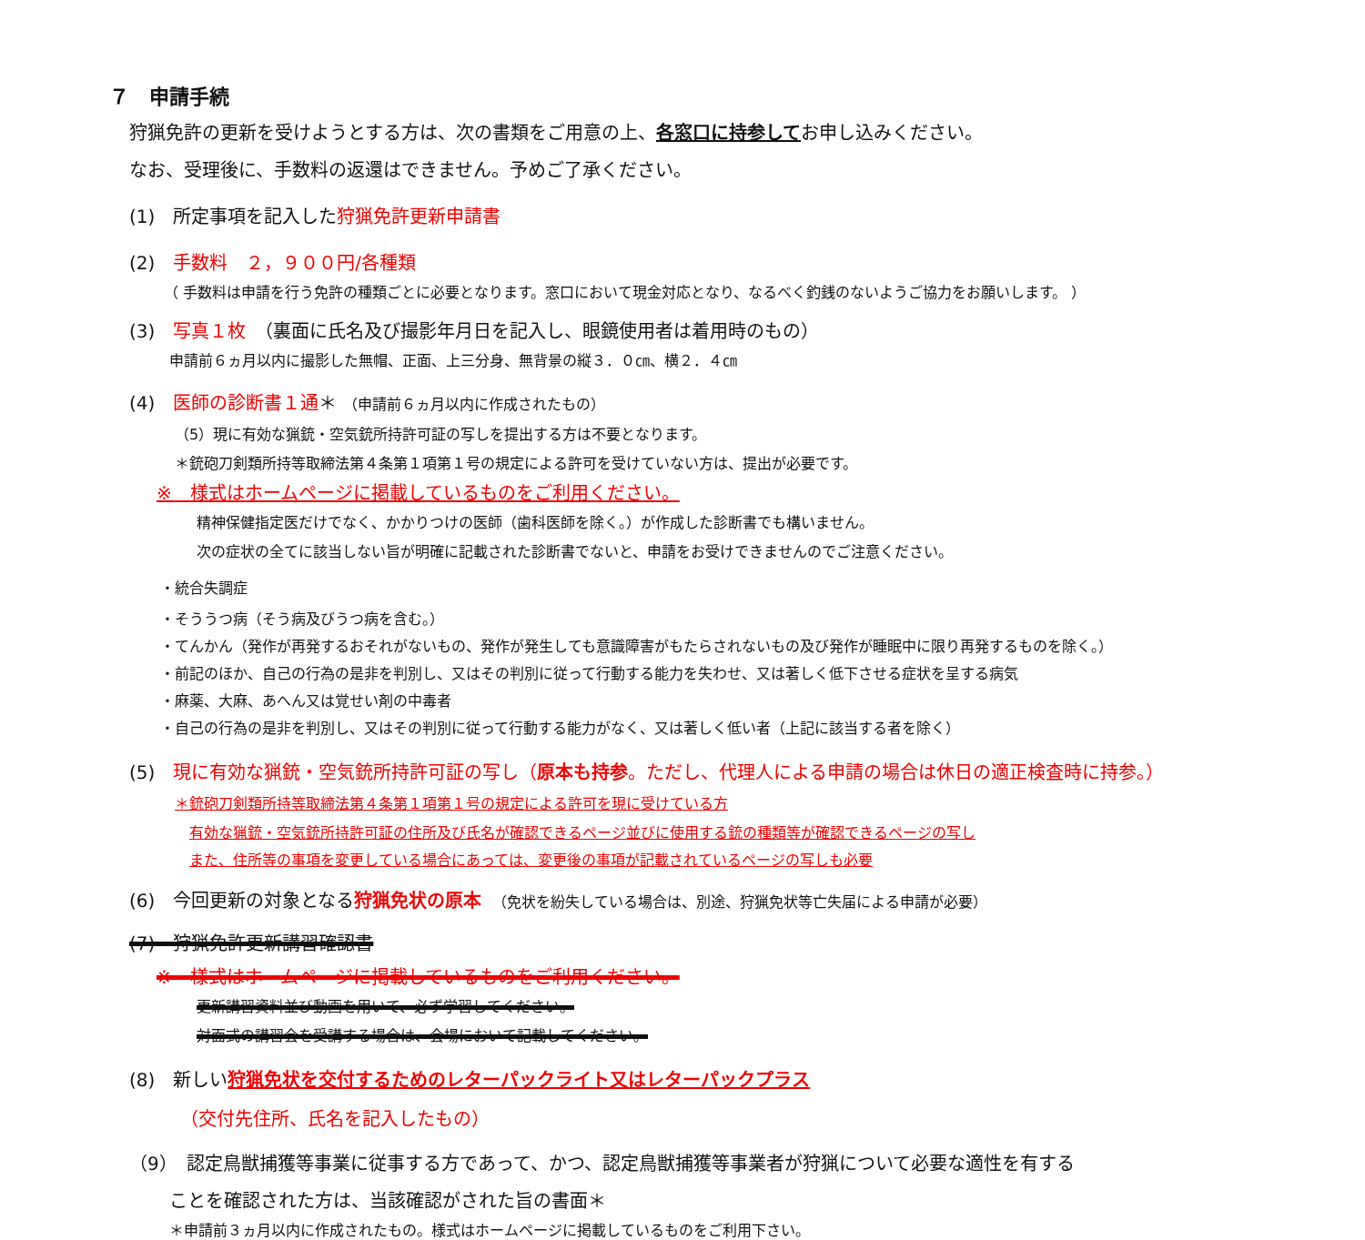７　申請手続
狩猟免許の更新を受けようとする方は、次の書類をご用意の上、各窓口に持参してお申し込みください。
なお、受理後に、手数料の返還はできません。予めご了承ください。
(1)　所定事項を記入した狩猟免許更新申請書
(2)　手数料　２，９００円/各種類
（ 手数料は申請を行う免許の種類ごとに必要となります。窓口において現金対応となり、なるべく釣銭のないようご協力をお願いします。 ）
(3)　写真１枚　（裏面に氏名及び撮影年月日を記入し、眼鏡使用者は着用時のもの）
申請前６ヵ月以内に撮影した無帽、正面、上三分身、無背景の縦３．０㎝、横２．４㎝
(4)　医師の診断書１通＊ （申請前６ヵ月以内に作成されたもの）
（5）現に有効な猟銃・空気銃所持許可証の写しを提出する方は不要となります。
＊銃砲刀剣類所持等取締法第４条第１項第１号の規定による許可を受けていない方は、提出が必要です。
※　様式はホームページに掲載しているものをご利用ください。
精神保健指定医だけでなく、かかりつけの医師（歯科医師を除く。）が作成した診断書でも構いません。
次の症状の全てに該当しない旨が明確に記載された診断書でないと、申請をお受けできませんのでご注意ください。
・統合失調症
・そううつ病（そう病及びうつ病を含む。）
・てんかん（発作が再発するおそれがないもの、発作が発生しても意識障害がもたらされないもの及び発作が睡眠中に限り再発するものを除く。）
・前記のほか、自己の行為の是非を判別し、又はその判別に従って行動する能力を失わせ、又は著しく低下させる症状を呈する病気
・麻薬、大麻、あへん又は覚せい剤の中毒者
・自己の行為の是非を判別し、又はその判別に従って行動する能力がなく、又は著しく低い者（上記に該当する者を除く）
(5)　現に有効な猟銃・空気銃所持許可証の写し（原本も持参。ただし、代理人による申請の場合は休日の適正検査時に持参。）
＊銃砲刀剣類所持等取締法第４条第１項第１号の規定による許可を現に受けている方
有効な猟銃・空気銃所持許可証の住所及び氏名が確認できるページ並びに使用する銃の種類等が確認できるページの写し
また、住所等の事項を変更している場合にあっては、変更後の事項が記載されているページの写しも必要
(6)　今回更新の対象となる狩猟免状の原本　（免状を紛失している場合は、別途、狩猟免状等亡失届による申請が必要）
(7)　狩猟免許更新講習確認書
※　様式はホームページに掲載しているものをご利用ください。
更新講習資料並び動画を用いて、必ず学習してください。
対面式の講習会を受講する場合は、会場において記載してください。
(8)　新しい狩猟免状を交付するためのレターパックライト又はレターパックプラス
（交付先住所、氏名を記入したもの）
（9）　認定鳥獣捕獲等事業に従事する方であって、かつ、認定鳥獣捕獲等事業者が狩猟について必要な適性を有する
ことを確認された方は、当該確認がされた旨の書面＊
＊申請前３ヵ月以内に作成されたもの。様式はホームページに掲載しているものをご利用下さい。